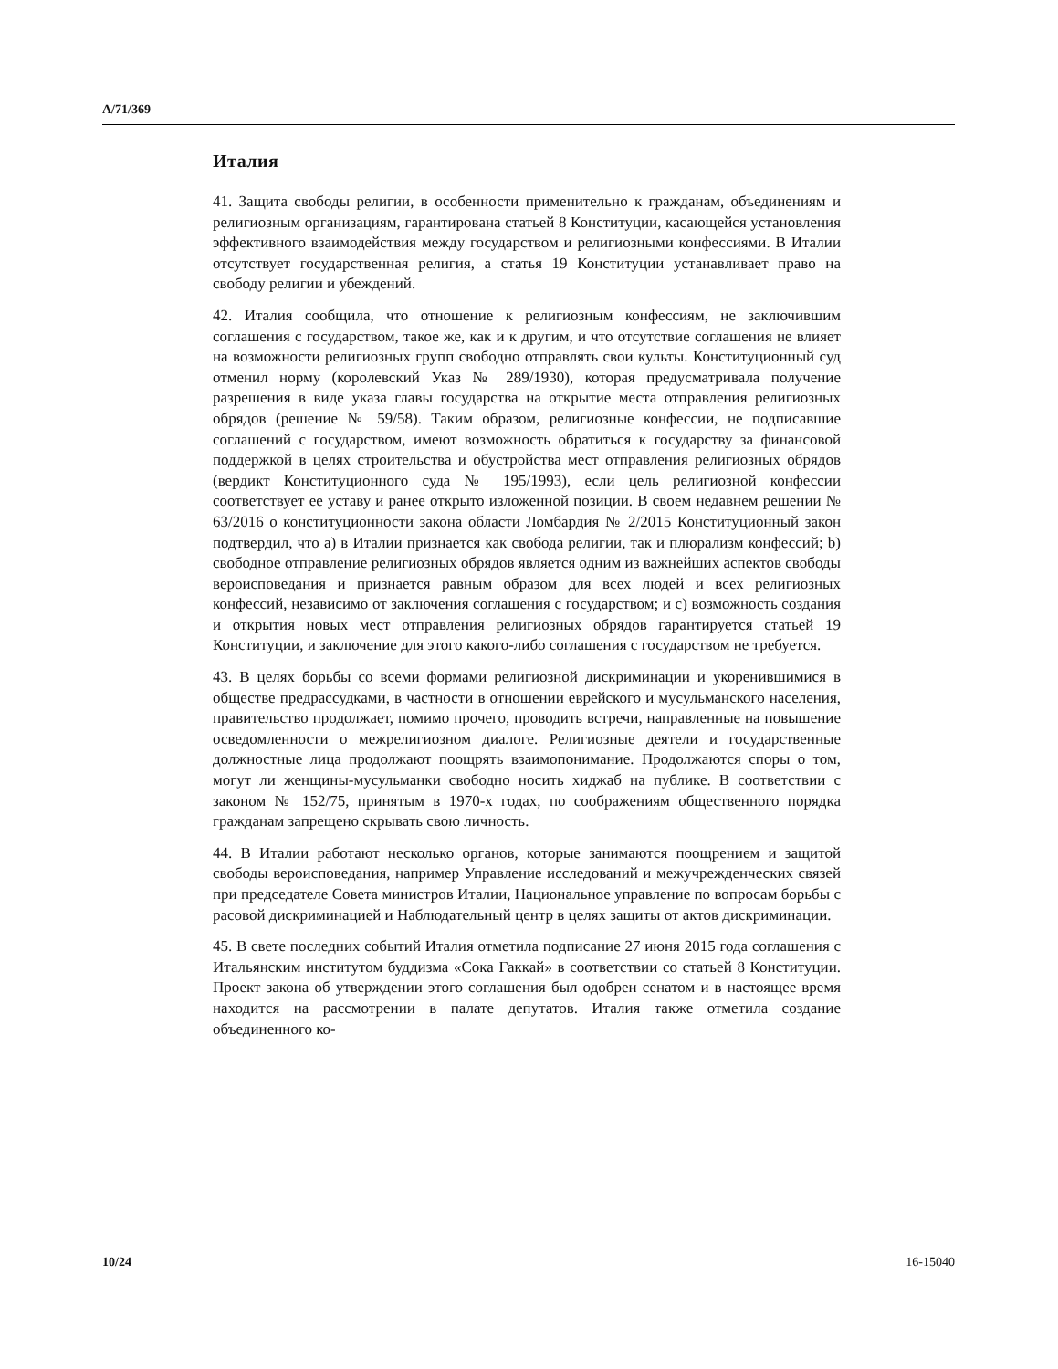A/71/369
Италия
41. Защита свободы религии, в особенности применительно к гражданам, объединениям и религиозным организациям, гарантирована статьей 8 Конституции, касающейся установления эффективного взаимодействия между государством и религиозными конфессиями. В Италии отсутствует государственная религия, а статья 19 Конституции устанавливает право на свободу религии и убеждений.
42. Италия сообщила, что отношение к религиозным конфессиям, не заключившим соглашения с государством, такое же, как и к другим, и что отсутствие соглашения не влияет на возможности религиозных групп свободно отправлять свои культы. Конституционный суд отменил норму (королевский Указ № 289/1930), которая предусматривала получение разрешения в виде указа главы государства на открытие места отправления религиозных обрядов (решение № 59/58). Таким образом, религиозные конфессии, не подписавшие соглашений с государством, имеют возможность обратиться к государству за финансовой поддержкой в целях строительства и обустройства мест отправления религиозных обрядов (вердикт Конституционного суда № 195/1993), если цель религиозной конфессии соответствует ее уставу и ранее открыто изложенной позиции. В своем недавнем решении № 63/2016 о конституционности закона области Ломбардия № 2/2015 Конституционный закон подтвердил, что a) в Италии признается как свобода религии, так и плюрализм конфессий; b) свободное отправление религиозных обрядов является одним из важнейших аспектов свободы вероисповедания и признается равным образом для всех людей и всех религиозных конфессий, независимо от заключения соглашения с государством; и c) возможность создания и открытия новых мест отправления религиозных обрядов гарантируется статьей 19 Конституции, и заключение для этого какого-либо соглашения с государством не требуется.
43. В целях борьбы со всеми формами религиозной дискриминации и укоренившимися в обществе предрассудками, в частности в отношении еврейского и мусульманского населения, правительство продолжает, помимо прочего, проводить встречи, направленные на повышение осведомленности о межрелигиозном диалоге. Религиозные деятели и государственные должностные лица продолжают поощрять взаимопонимание. Продолжаются споры о том, могут ли женщины-мусульманки свободно носить хиджаб на публике. В соответствии с законом № 152/75, принятым в 1970-х годах, по соображениям общественного порядка гражданам запрещено скрывать свою личность.
44. В Италии работают несколько органов, которые занимаются поощрением и защитой свободы вероисповедания, например Управление исследований и межучрежденческих связей при председателе Совета министров Италии, Национальное управление по вопросам борьбы с расовой дискриминацией и Наблюдательный центр в целях защиты от актов дискриминации.
45. В свете последних событий Италия отметила подписание 27 июня 2015 года соглашения с Итальянским институтом буддизма «Сока Гаккай» в соответствии со статьей 8 Конституции. Проект закона об утверждении этого соглашения был одобрен сенатом и в настоящее время находится на рассмотрении в палате депутатов. Италия также отметила создание объединенного ко-
10/24 16-15040